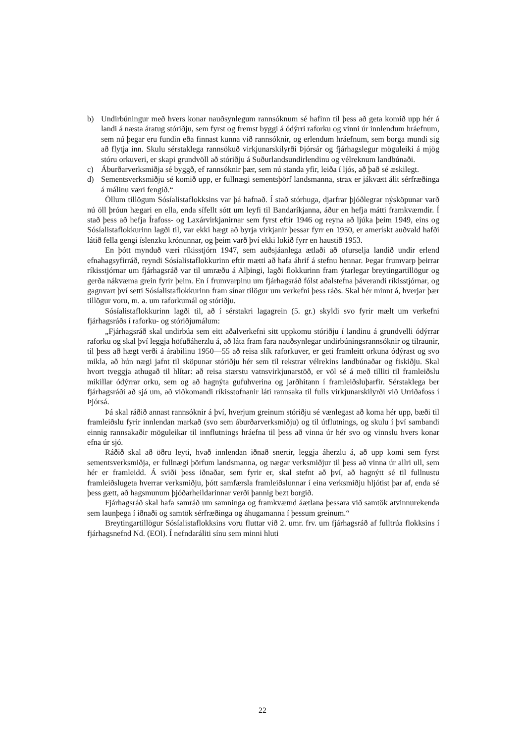b) Undirbúningur með hvers konar nauðsynlegum rannsóknum sé hafinn til þess að geta komið upp hér á landi á næsta áratug stóriðju, sem fyrst og fremst byggi á ódýrri raforku og vinni úr innlendum hráefnum, sem nú þegar eru fundin eða finnast kunna við rannsóknir, og erlendum hráefnum, sem borga mundi sig að flytja inn. Skulu sérstaklega rannsökuð virkjunarskilyrði Þjórsár og fjárhagslegur möguleiki á mjög stóru orkuveri, er skapi grundvöll að stóriðju á Suðurlandsundirlendinu og vélreknum landbúnaði.
c) Áburðarverksmiðja sé byggð, ef rannsóknir þær, sem nú standa yfir, leiða í ljós, að það sé æskilegt.
d) Sementsverksmiðju sé komið upp, er fullnægi sementsþörf landsmanna, strax er jákvætt álit sérfræðinga á málinu væri fengið.“
Öllum tillögum Sósíalistaflokksins var þá hafnað. Í stað stórhuga, djarfrar þjóðlegrar nýsköpunar varð nú öll þróun hægari en ella, enda sífellt sótt um leyfi til Bandaríkjanna, áður en hefja mátti framkvæmdir. Í stað þess að hefja Írafoss- og Laxárvirkjanirnar sem fyrst eftir 1946 og reyna að ljúka þeim 1949, eins og Sósíalistaflokkurinn lagði til, var ekki hægt að byrja virkjanir þessar fyrr en 1950, er amerískt auðvald hafði látið fella gengi íslenzku krónunnar, og þeim varð því ekki lokið fyrr en haustið 1953.
En þótt mynduð væri ríkisstjórn 1947, sem auðsjáanlega ætlaði að ofurselja landið undir erlend efnahagsyfirráð, reyndi Sósíalistaflokkurinn eftir mætti að hafa áhrif á stefnu hennar. Þegar frumvarp þeirrar ríkisstjórnar um fjárhagsráð var til umræðu á Alþingi, lagði flokkurinn fram ýtarlegar breytingartillögur og gerða nákvæma grein fyrir þeim. En í frumvarpinu um fjárhagsráð fólst aðalstefna þáverandi ríkisstjórnar, og gagnvart því setti Sósíalistaflokkurinn fram sínar tilögur um verkefni þess ráðs. Skal hér minnt á, hverjar þær tillögur voru, m. a. um raforkumál og stóriðju.
Sósíalistaflokkurinn lagði til, að í sérstakri lagagrein (5. gr.) skyldi svo fyrir mælt um verkefni fjárhagsráðs í raforku- og stóriðjumálum:
„Fjárhagsráð skal undirbúa sem eitt aðalverkefni sitt uppkomu stóriðju í landinu á grundvelli ódýrrar raforku og skal því leggja höfuðáherzlu á, að láta fram fara nauðsynlegar undirbúningsrannsóknir og tilraunir, til þess að hægt verði á árabilinu 1950—55 að reisa slík raforkuver, er geti framleitt orkuna ódýrast og svo mikla, að hún nægi jafnt til sköpunar stóriðju hér sem til rekstrar vélrekins landbúnaðar og fiskiðju. Skal hvort tveggja athugað til hlítar: að reisa stærstu vatnsvirkjunarstöð, er völ sé á með tilliti til framleiðslu mikillar ódýrrar orku, sem og að hagnýta gufuhverina og jarðhitann í framleiðsluþarfir. Sérstaklega ber fjárhagsráði að sjá um, að viðkomandi ríkisstofnanir láti rannsaka til fulls virkjunarskilyrði við Urriðafoss í Þjórsá.
Þá skal ráðið annast rannsóknir á því, hverjum greinum stóriðju sé vænlegast að koma hér upp, bæði til framleiðslu fyrir innlendan markað (svo sem áburðarverksmiðju) og til útflutnings, og skulu í því sambandi einnig rannsakaðir möguleikar til innflutnings hráefna til þess að vinna úr hér svo og vinnslu hvers konar efna úr sjó.
Ráðið skal að öðru leyti, hvað innlendan iðnað snertir, leggja áherzlu á, að upp komi sem fyrst sementsverksmiðja, er fullnægi þörfum landsmanna, og nægar verksmiðjur til þess að vinna úr allri ull, sem hér er framleidd. Á sviði þess iðnaðar, sem fyrir er, skal stefnt að því, að hagnýtt sé til fullnustu framleiðslugeta hverrar verksmiðju, þótt samfærsla framleiðslunnar í eina verksmiðju hljótist þar af, enda sé þess gætt, að hagsmunum þjóðarheildarinnar verði þannig bezt borgið.
Fjárhagsráð skal hafa samráð um samninga og framkvæmd áætlana þessara við samtök atvinnurekenda sem launþega í iðnaði og samtök sérfræðinga og áhugamanna í þessum greinum.“
Breytingartillögur Sósíalistaflokksins voru fluttar við 2. umr. frv. um fjárhagsráð af fulltrúa flokksins í fjárhagsnefnd Nd. (EOl). Í nefndaráliti sínu sem minni hluti
22